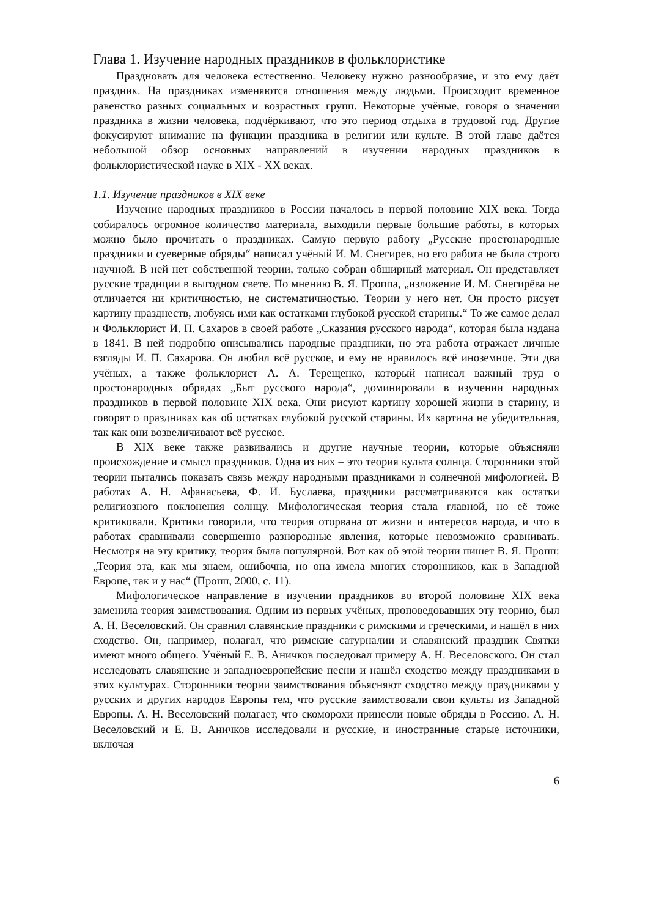Глава 1. Изучение народных праздников в фольклористике
Праздновать для человека естественно. Человеку нужно разнообразие, и это ему даёт праздник. На праздниках изменяются отношения между людьми. Происходит временное равенство разных социальных и возрастных групп. Некоторые учёные, говоря о значении праздника в жизни человека, подчёркивают, что это период отдыха в трудовой год. Другие фокусируют внимание на функции праздника в религии или культе. В этой главе даётся небольшой обзор основных направлений в изучении народных праздников в фольклористической науке в XIX - XX веках.
1.1. Изучение праздников в XIX веке
Изучение народных праздников в России началось в первой половине XIX века. Тогда собиралось огромное количество материала, выходили первые большие работы, в которых можно было прочитать о праздниках. Самую первую работу „Русские простонародные праздники и суеверные обряды“ написал учёный И. М. Снегирев, но его работа не была строго научной. В ней нет собственной теории, только собран обширный материал. Он представляет русские традиции в выгодном свете. По мнению В. Я. Проппа, „изложение И. М. Снегирёва не отличается ни критичностью, не систематичностью. Теории у него нет. Он просто рисует картину празднеств, любуясь ими как остатками глубокой русской старины.“ То же самое делал и Фольклорист И. П. Сахаров в своей работе „Сказания русского народа“, которая была издана в 1841. В ней подробно описывались народные праздники, но эта работа отражает личные взгляды И. П. Сахарова. Он любил всё русское, и ему не нравилось всё иноземное. Эти два учёных, а также фольклорист А. А. Терещенко, который написал важный труд о простонародных обрядах „Быт русского народа“, доминировали в изучении народных праздников в первой половине XIX века. Они рисуют картину хорошей жизни в старину, и говорят о праздниках как об остатках глубокой русской старины. Их картина не убедительная, так как они возвеличивают всё русское.
В XIX веке также развивались и другие научные теории, которые объясняли происхождение и смысл праздников. Одна из них – это теория культа солнца. Сторонники этой теории пытались показать связь между народными праздниками и солнечной мифологией. В работах А. Н. Афанасьева, Ф. И. Буслаева, праздники рассматриваются как остатки религиозного поклонения солнцу. Мифологическая теория стала главной, но её тоже критиковали. Критики говорили, что теория оторвана от жизни и интересов народа, и что в работах сравнивали совершенно разнородные явления, которые невозможно сравнивать. Несмотря на эту критику, теория была популярной. Вот как об этой теории пишет В. Я. Пропп: „Теория эта, как мы знаем, ошибочна, но она имела многих сторонников, как в Западной Европе, так и у нас“ (Пропп, 2000, с. 11).
Мифологическое направление в изучении праздников во второй половине XIX века заменила теория заимствования. Одним из первых учёных, проповедовавших эту теорию, был А. Н. Веселовский. Он сравнил славянские праздники с римскими и греческими, и нашёл в них сходство. Он, например, полагал, что римские сатурналии и славянский праздник Святки имеют много общего. Учёный Е. В. Аничков последовал примеру А. Н. Веселовского. Он стал исследовать славянские и западноевропейские песни и нашёл сходство между праздниками в этих культурах. Сторонники теории заимствования объясняют сходство между праздниками у русских и других народов Европы тем, что русские заимствовали свои культы из Западной Европы. А. Н. Веселовский полагает, что скоморохи принесли новые обряды в Россию. А. Н. Веселовский и Е. В. Аничков исследовали и русские, и иностранные старые источники, включая
6